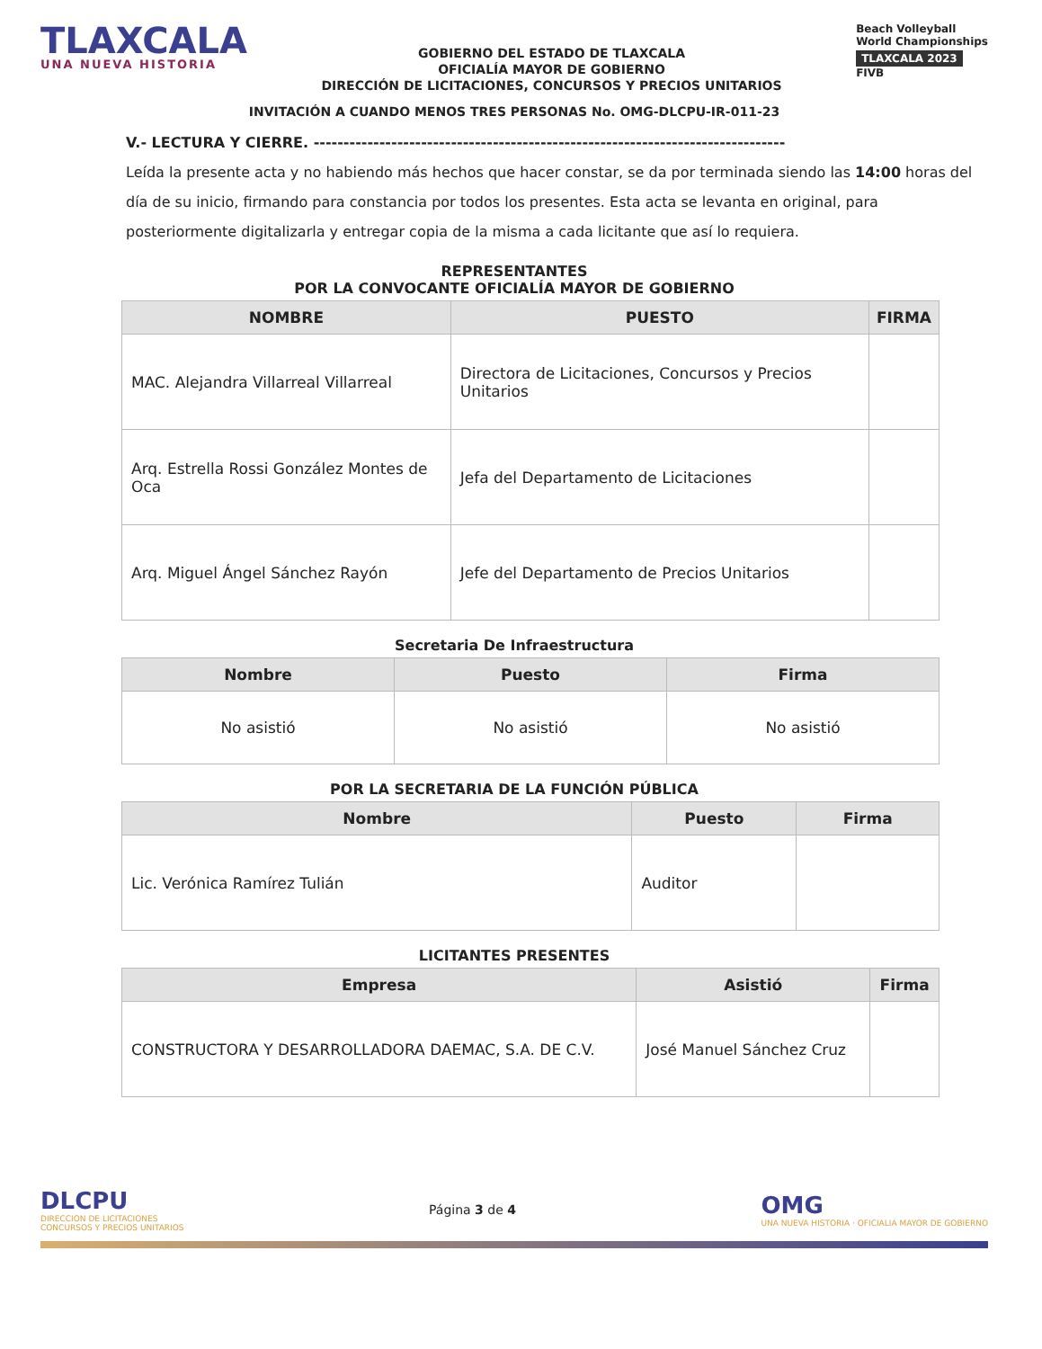TLAXCALA
UNA NUEVA HISTORIA
GOBIERNO DEL ESTADO DE TLAXCALA
OFICIALÍA MAYOR DE GOBIERNO
DIRECCIÓN DE LICITACIONES, CONCURSOS Y PRECIOS UNITARIOS
Beach Volleyball
World Championships
TLAXCALA 2023
FIVB
INVITACIÓN A CUANDO MENOS TRES PERSONAS No. OMG-DLCPU-IR-011-23
V.- LECTURA Y CIERRE. -------------------------------------------------------------------------------
Leída la presente acta y no habiendo más hechos que hacer constar, se da por terminada siendo las 14:00 horas del día de su inicio, firmando para constancia por todos los presentes. Esta acta se levanta en original, para posteriormente digitalizarla y entregar copia de la misma a cada licitante que así lo requiera.
REPRESENTANTES
POR LA CONVOCANTE OFICIALÍA MAYOR DE GOBIERNO
| NOMBRE | PUESTO | FIRMA |
| --- | --- | --- |
| MAC. Alejandra Villarreal Villarreal | Directora de Licitaciones, Concursos y Precios Unitarios | |
| Arq. Estrella Rossi González Montes de Oca | Jefa del Departamento de Licitaciones | |
| Arq. Miguel Ángel Sánchez Rayón | Jefe del Departamento de Precios Unitarios | |
Secretaria De Infraestructura
| Nombre | Puesto | Firma |
| --- | --- | --- |
| No asistió | No asistió | No asistió |
POR LA SECRETARIA DE LA FUNCIÓN PÚBLICA
| Nombre | Puesto | Firma |
| --- | --- | --- |
| Lic. Verónica Ramírez Tulián | Auditor | |
LICITANTES PRESENTES
| Empresa | Asistió | Firma |
| --- | --- | --- |
| CONSTRUCTORA Y DESARROLLADORA DAEMAC, S.A. DE C.V. | José Manuel Sánchez Cruz | |
DLCPU
DIRECCION DE LICITACIONES
CONCURSOS Y PRECIOS UNITARIOS
Página 3 de 4
OMG
UNA NUEVA HISTORIA · OFICIALIA MAYOR DE GOBIERNO